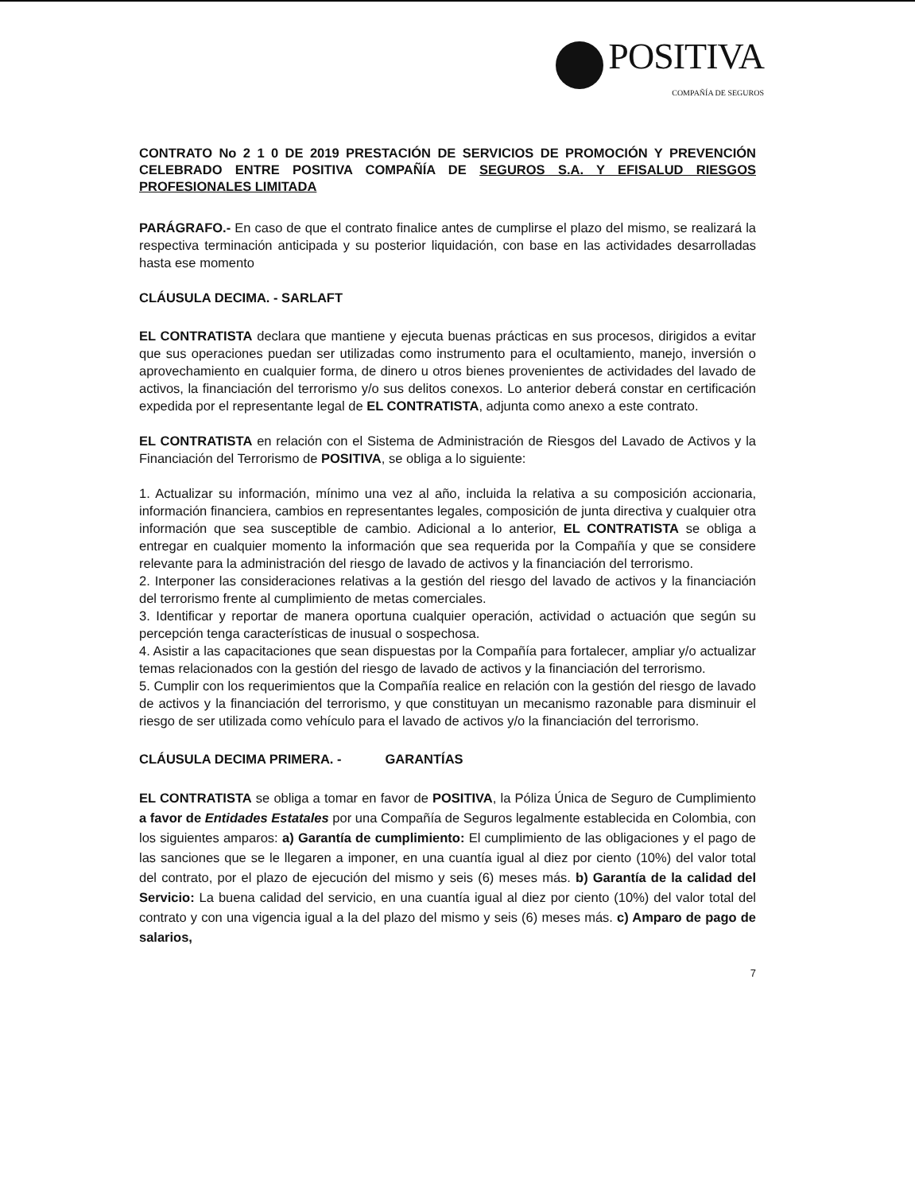POSITIVA
COMPAÑÍA DE SEGUROS
CONTRATO No 2 1 0 DE 2019 PRESTACIÓN DE SERVICIOS DE PROMOCIÓN Y PREVENCIÓN CELEBRADO ENTRE POSITIVA COMPAÑÍA DE SEGUROS S.A. Y EFISALUD RIESGOS PROFESIONALES LIMITADA
PARÁGRAFO.- En caso de que el contrato finalice antes de cumplirse el plazo del mismo, se realizará la respectiva terminación anticipada y su posterior liquidación, con base en las actividades desarrolladas hasta ese momento
CLÁUSULA DECIMA. - SARLAFT
EL CONTRATISTA declara que mantiene y ejecuta buenas prácticas en sus procesos, dirigidos a evitar que sus operaciones puedan ser utilizadas como instrumento para el ocultamiento, manejo, inversión o aprovechamiento en cualquier forma, de dinero u otros bienes provenientes de actividades del lavado de activos, la financiación del terrorismo y/o sus delitos conexos. Lo anterior deberá constar en certificación expedida por el representante legal de EL CONTRATISTA, adjunta como anexo a este contrato.
EL CONTRATISTA en relación con el Sistema de Administración de Riesgos del Lavado de Activos y la Financiación del Terrorismo de POSITIVA, se obliga a lo siguiente:
1. Actualizar su información, mínimo una vez al año, incluida la relativa a su composición accionaria, información financiera, cambios en representantes legales, composición de junta directiva y cualquier otra información que sea susceptible de cambio. Adicional a lo anterior, EL CONTRATISTA se obliga a entregar en cualquier momento la información que sea requerida por la Compañía y que se considere relevante para la administración del riesgo de lavado de activos y la financiación del terrorismo.
2. Interponer las consideraciones relativas a la gestión del riesgo del lavado de activos y la financiación del terrorismo frente al cumplimiento de metas comerciales.
3. Identificar y reportar de manera oportuna cualquier operación, actividad o actuación que según su percepción tenga características de inusual o sospechosa.
4. Asistir a las capacitaciones que sean dispuestas por la Compañía para fortalecer, ampliar y/o actualizar temas relacionados con la gestión del riesgo de lavado de activos y la financiación del terrorismo.
5. Cumplir con los requerimientos que la Compañía realice en relación con la gestión del riesgo de lavado de activos y la financiación del terrorismo, y que constituyan un mecanismo razonable para disminuir el riesgo de ser utilizada como vehículo para el lavado de activos y/o la financiación del terrorismo.
CLÁUSULA DECIMA PRIMERA. - GARANTÍAS
EL CONTRATISTA se obliga a tomar en favor de POSITIVA, la Póliza Única de Seguro de Cumplimiento a favor de Entidades Estatales por una Compañía de Seguros legalmente establecida en Colombia, con los siguientes amparos: a) Garantía de cumplimiento: El cumplimiento de las obligaciones y el pago de las sanciones que se le llegaren a imponer, en una cuantía igual al diez por ciento (10%) del valor total del contrato, por el plazo de ejecución del mismo y seis (6) meses más. b) Garantía de la calidad del Servicio: La buena calidad del servicio, en una cuantía igual al diez por ciento (10%) del valor total del contrato y con una vigencia igual a la del plazo del mismo y seis (6) meses más. c) Amparo de pago de salarios,
7